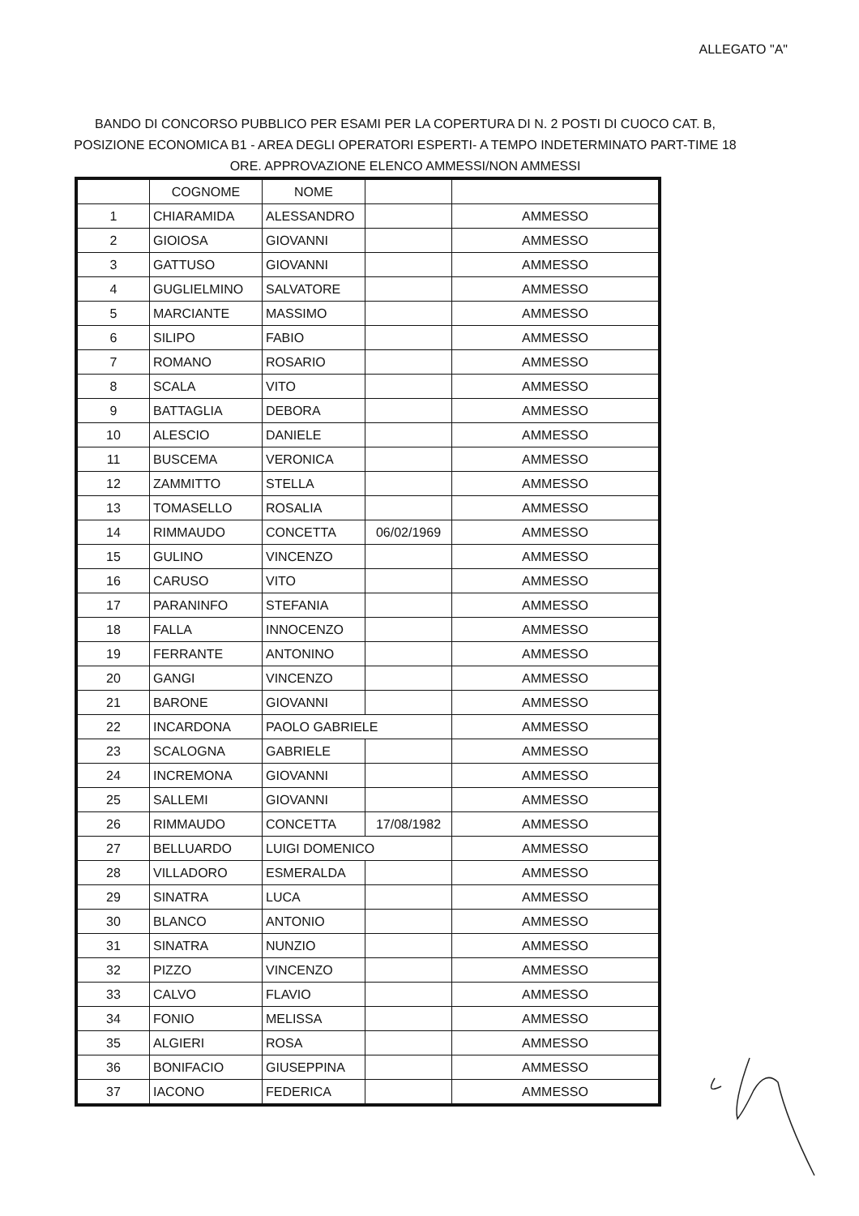ALLEGATO "A"
BANDO DI CONCORSO PUBBLICO PER ESAMI PER LA COPERTURA DI N. 2 POSTI DI CUOCO CAT. B, POSIZIONE ECONOMICA B1 - AREA DEGLI OPERATORI ESPERTI- A TEMPO INDETERMINATO PART-TIME 18 ORE. APPROVAZIONE ELENCO AMMESSI/NON AMMESSI
| | COGNOME | NOME | | |
| --- | --- | --- | --- | --- |
| 1 | CHIARAMIDA | ALESSANDRO | | AMMESSO |
| 2 | GIOIOSA | GIOVANNI | | AMMESSO |
| 3 | GATTUSO | GIOVANNI | | AMMESSO |
| 4 | GUGLIELMINO | SALVATORE | | AMMESSO |
| 5 | MARCIANTE | MASSIMO | | AMMESSO |
| 6 | SILIPO | FABIO | | AMMESSO |
| 7 | ROMANO | ROSARIO | | AMMESSO |
| 8 | SCALA | VITO | | AMMESSO |
| 9 | BATTAGLIA | DEBORA | | AMMESSO |
| 10 | ALESCIO | DANIELE | | AMMESSO |
| 11 | BUSCEMA | VERONICA | | AMMESSO |
| 12 | ZAMMITTO | STELLA | | AMMESSO |
| 13 | TOMASELLO | ROSALIA | | AMMESSO |
| 14 | RIMMAUDO | CONCETTA | 06/02/1969 | AMMESSO |
| 15 | GULINO | VINCENZO | | AMMESSO |
| 16 | CARUSO | VITO | | AMMESSO |
| 17 | PARANINFO | STEFANIA | | AMMESSO |
| 18 | FALLA | INNOCENZO | | AMMESSO |
| 19 | FERRANTE | ANTONINO | | AMMESSO |
| 20 | GANGI | VINCENZO | | AMMESSO |
| 21 | BARONE | GIOVANNI | | AMMESSO |
| 22 | INCARDONA | PAOLO GABRIELE | | AMMESSO |
| 23 | SCALOGNA | GABRIELE | | AMMESSO |
| 24 | INCREMONA | GIOVANNI | | AMMESSO |
| 25 | SALLEMI | GIOVANNI | | AMMESSO |
| 26 | RIMMAUDO | CONCETTA | 17/08/1982 | AMMESSO |
| 27 | BELLUARDO | LUIGI DOMENICO | | AMMESSO |
| 28 | VILLADORO | ESMERALDA | | AMMESSO |
| 29 | SINATRA | LUCA | | AMMESSO |
| 30 | BLANCO | ANTONIO | | AMMESSO |
| 31 | SINATRA | NUNZIO | | AMMESSO |
| 32 | PIZZO | VINCENZO | | AMMESSO |
| 33 | CALVO | FLAVIO | | AMMESSO |
| 34 | FONIO | MELISSA | | AMMESSO |
| 35 | ALGIERI | ROSA | | AMMESSO |
| 36 | BONIFACIO | GIUSEPPINA | | AMMESSO |
| 37 | IACONO | FEDERICA | | AMMESSO |